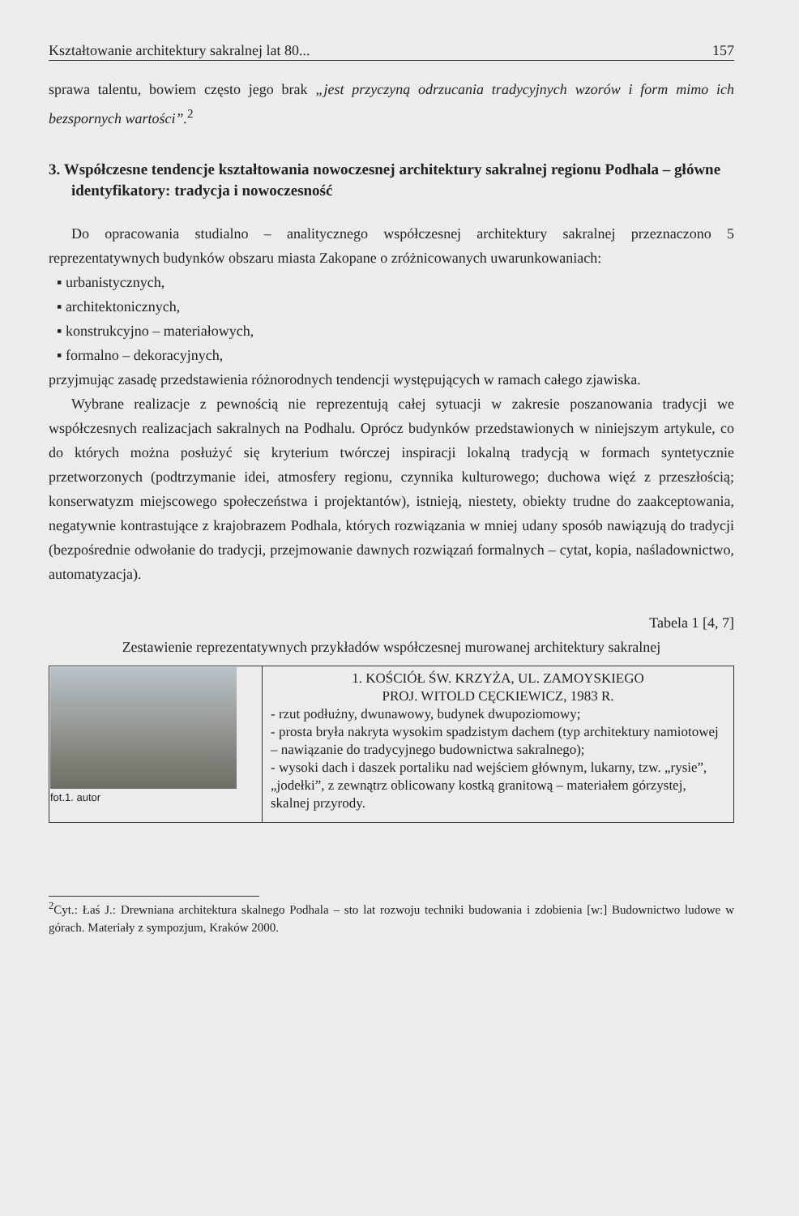Kształtowanie architektury sakralnej lat 80... 157
sprawa talentu, bowiem często jego brak „jest przyczyną odrzucania tradycyjnych wzorów i form mimo ich bezspornych wartości”.<sup>2</sup>
3. Współczesne tendencje kształtowania nowoczesnej architektury sakralnej regionu Podhala – główne identyfikatory: tradycja i nowoczesność
Do opracowania studialno – analitycznego współczesnej architektury sakralnej przeznaczono 5 reprezentatywnych budynków obszaru miasta Zakopane o zróżnicowanych uwarunkowaniach:
▪ urbanistycznych,
▪ architektonicznych,
▪ konstrukcyjno – materiałowych,
▪ formalno – dekoracyjnych,
przyjmując zasadę przedstawienia różnorodnych tendencji występujących w ramach całego zjawiska.
Wybrane realizacje z pewnością nie reprezentują całej sytuacji w zakresie poszanowania tradycji we współczesnych realizacjach sakralnych na Podhalu. Oprócz budynków przedstawionych w niniejszym artykule, co do których można posłużyć się kryterium twórczej inspiracji lokalną tradycją w formach syntetycznie przetworzonych (podtrzymanie idei, atmosfery regionu, czynnika kulturowego; duchowa więź z przeszłością; konserwatyzm miejscowego społeczeństwa i projektantów), istnieją, niestety, obiekty trudne do zaakceptowania, negatywnie kontrastujące z krajobrazem Podhala, których rozwiązania w mniej udany sposób nawiązują do tradycji (bezpośrednie odwołanie do tradycji, przejmowanie dawnych rozwiązań formalnych – cytat, kopia, naśladownictwo, automatyzacja).
Tabela 1 [4, 7]
Zestawienie reprezentatywnych przykładów współczesnej murowanej architektury sakralnej
| fot.1. autor | 1. KOŚCIÓŁ ŚW. KRZYŻA, UL. ZAMOYSKIEGO PROJ. WITOLD CĘCKIEWICZ, 1983 R. - rzut podłużny, dwunawowy, budynek dwupoziomowy; - prosta bryła nakryta wysokim spadzistym dachem (typ architektury namiotowej – nawiązanie do tradycyjnego budownictwa sakralnego); - wysoki dach i daszek portaliku nad wejściem głównym, lukarny, tzw. „rysie”, „jodełki”, z zewnątrz oblicowany kostką granitową – materiałem górzystej, skalnej przyrody. |
<sup>2</sup> Cyt.: Łaś J.: Drewniana architektura skalnego Podhala – sto lat rozwoju techniki budowania i zdobienia [w:] Budownictwo ludowe w górach. Materiały z sympozjum, Kraków 2000.